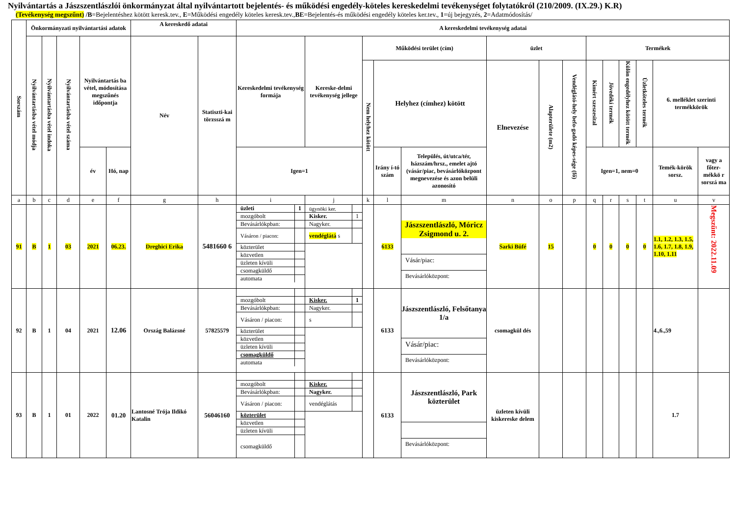Nyilvántartás a Jászszentlászlói önkormányzat által nyilvántartott bejelentés- és működési engedély-köteles kereskedelmi tevékenységet folytatókról (210/2009. (IX.29.) K.R)
(Tevékenység megszűnt) /B=Bejelentéshez kötött keresk.tev., E=Működési engedély köteles keresk.tev.,BE=Bejelentés-és működési engedély köteles ker.tev., 1=új bejegyzés, 2=Adatmódosítás/
| Sorszám | Önkormányzati nyilvántartási adatok | | | | | A kereskedő adatai | | A kereskedelmi tevékenység adatai | | | | | | | | | | | | | |
| --- | --- | --- | --- | --- | --- | --- | --- | --- | --- | --- | --- | --- | --- | --- | --- | --- | --- | --- | --- | --- | --- |
| | Nyilvántartásba vétel módja | Nyilvántartásba vétel indoka | Nyilvántartásba vétel száma | Nyilvántartás ba vétel, módosítása megszűnés időpontja | | Név | Statiszti-kai törzsszá m | Kereskedelmi tevékenység formája | Kereske-delmi tevékenység jellege | Működési terület (cím) | | | üzlet | | | Termékek | | | | | |
| | | | | | | | | | | Nem helyhez kötött | Helyhez (címhez) kötött | | Elnevezése | Alapterülete (m2) | Vendéglátó-hely befo-gadó képes-sége (fő) | Kimért szeszesital | Jövedéki termék | Külön engedélyhez kötött termék | Üzletköteles termék | 6. melléklet szerinti termékkörök | |
| | | | | év | Hó, nap | | | Igen=1 | | | Irány í-tó szám | Település, út/utca/tér, házszám/hrsz., emelet ajtó (vásár/piac, bevásárlóközpont megnevezése és azon belüli azonosító | | | | Igen=1, nem=0 | | | | Temék-körök sorsz. | vagy a főter-mékkö r sorszá ma |
| a | b | c | d | e | f | g | h | i | j | k | l | m | n | o | p | q | r | s | t | u | v |
| 91 | B | 1 | 03 | 2021 | 06.23. | Dreghici Erika | 5481660 6 | / üzleti / 1 / / mozgóbolt / / / Bevásárlókpban: / / / Vásáron / piacon: / / / közterület / / / közvetlen / / / üzleten kívüli / / / csomagküldő / / / automata / / | / ügynöki ker. / / / Kisker. / 1 / / Nagyker. / / / vendéglátá s / / | | 6133 | Jászszentlászló, Móricz Zsigmond u. 2. Vásár/piac: Bevásárlóközpont: | Sarki Büfé | 15 | | 0 | 0 | 0 | 0 | 1.1, 1.2, 1.3, 1.5, 1.6, 1.7, 1.8, 1.9, 1.10, 1.11 | Megszűnt: 2022.11.09 |
| 92 | B | 1 | 04 | 2021 | 12.06 | Ország Balázsné | 57825579 | / mozgóbolt / / / Bevásárlókpban: / / / Vásáron / piacon: / / / közterület / / / közvetlen / / / üzleten kívüli / / / csomagküldő / / / automata / / | / Kisker. / 1 / / Nagyker. / / / s / / | | 6133 | Jászszentlászló, Felsőtanya 1/a Vásár/piac: Bevásárlóközpont: | csomagkül dés | | | | | | | 4.,6.,59 | |
| 93 | B | 1 | 01 | 2022 | 01.20 | Lantosné Trója Ildikó Katalin | 56046160 | / mozgóbolt / / / Bevásárlókpban: / / / Vásáron / piacon: / / / közterület / / / közvetlen / / / üzleten kívüli / / / csomagküldő / / | / Kisker. / / / Nagyker. / / / vendéglátás / / | | 6133 | Jászszentlászló, Park közterület Bevásárlóközpont: | üzleten kívüli kiskereske delem | | | | | | | 1.7 | |